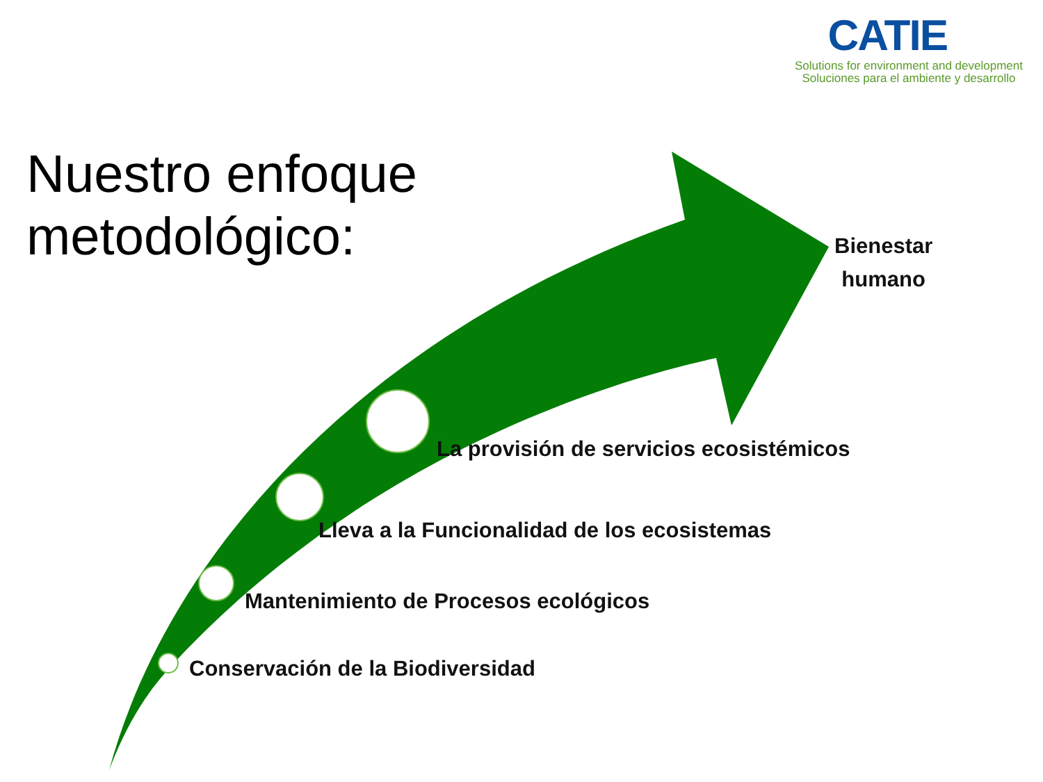CATIE
Solutions for environment and development
Soluciones para el ambiente y desarrollo
Nuestro enfoque
metodológico:
Bienestar
humano
La provisión de servicios ecosistémicos
Lleva a la Funcionalidad de los ecosistemas
Mantenimiento de Procesos ecológicos
Conservación de la Biodiversidad